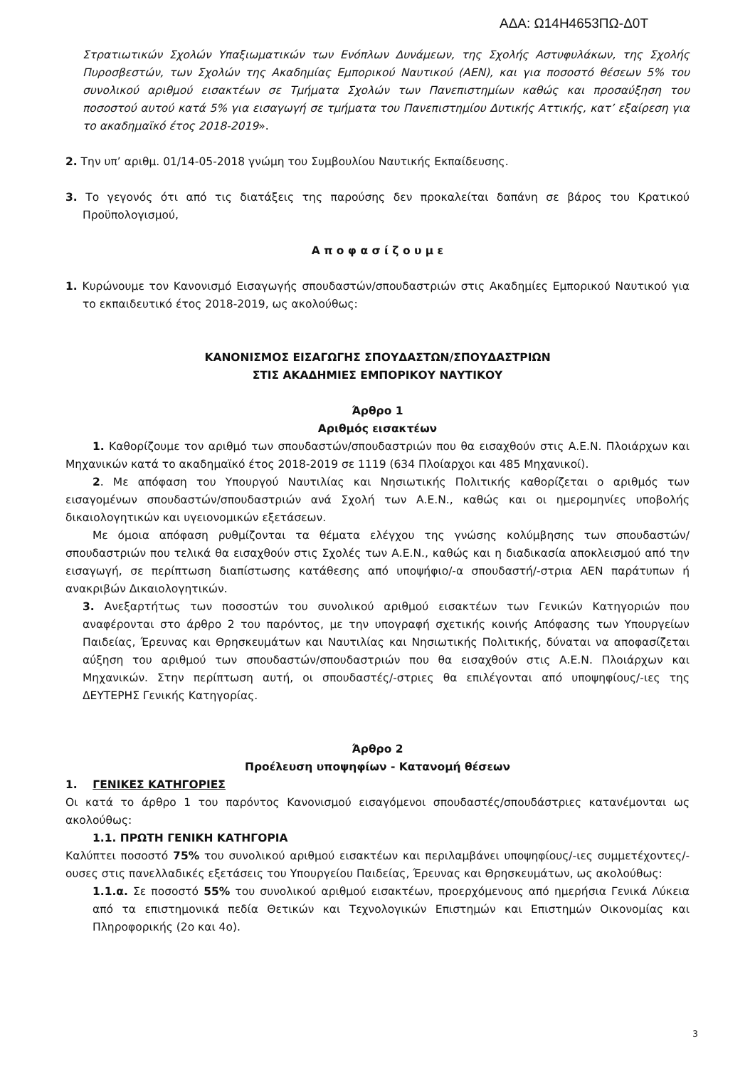ΑΔΑ: Ω14Η4653ΠΩ-Δ0Τ
Στρατιωτικών Σχολών Υπαξιωματικών των Ενόπλων Δυνάμεων, της Σχολής Αστυφυλάκων, της Σχολής Πυροσβεστών, των Σχολών της Ακαδημίας Εμπορικού Ναυτικού (ΑΕΝ), και για ποσοστό θέσεων 5% του συνολικού αριθμού εισακτέων σε Τμήματα Σχολών των Πανεπιστημίων καθώς και προσαύξηση του ποσοστού αυτού κατά 5% για εισαγωγή σε τμήματα του Πανεπιστημίου Δυτικής Αττικής, κατ’ εξαίρεση για το ακαδημαϊκό έτος 2018-2019».
2. Την υπ’ αριθμ. 01/14-05-2018 γνώμη του Συμβουλίου Ναυτικής Εκπαίδευσης.
3. Το γεγονός ότι από τις διατάξεις της παρούσης δεν προκαλείται δαπάνη σε βάρος του Κρατικού Προϋπολογισμού,
Α π ο φ α σ ί ζ ο υ μ ε
1. Κυρώνουμε τον Κανονισμό Εισαγωγής σπουδαστών/σπουδαστριών στις Ακαδημίες Εμπορικού Ναυτικού για το εκπαιδευτικό έτος 2018-2019, ως ακολούθως:
ΚΑΝΟΝΙΣΜΟΣ ΕΙΣΑΓΩΓΗΣ ΣΠΟΥΔΑΣΤΩΝ/ΣΠΟΥΔΑΣΤΡΙΩΝ
ΣΤΙΣ ΑΚΑΔΗΜΙΕΣ ΕΜΠΟΡΙΚΟΥ ΝΑΥΤΙΚΟΥ
Άρθρο 1
Αριθμός εισακτέων
1. Καθορίζουμε τον αριθμό των σπουδαστών/σπουδαστριών που θα εισαχθούν στις Α.Ε.Ν. Πλοιάρχων και Μηχανικών κατά το ακαδημαϊκό έτος 2018-2019 σε 1119 (634 Πλοίαρχοι και 485 Μηχανικοί).
2. Με απόφαση του Υπουργού Ναυτιλίας και Νησιωτικής Πολιτικής καθορίζεται ο αριθμός των εισαγομένων σπουδαστών/σπουδαστριών ανά Σχολή των Α.Ε.Ν., καθώς και οι ημερομηνίες υποβολής δικαιολογητικών και υγειονομικών εξετάσεων.
Με όμοια απόφαση ρυθμίζονται τα θέματα ελέγχου της γνώσης κολύμβησης των σπουδαστών/σπουδαστριών που τελικά θα εισαχθούν στις Σχολές των Α.Ε.Ν., καθώς και η διαδικασία αποκλεισμού από την εισαγωγή, σε περίπτωση διαπίστωσης κατάθεσης από υποψήφιο/-α σπουδαστή/-στρια ΑΕΝ παράτυπων ή ανακριβών Δικαιολογητικών.
3. Ανεξαρτήτως των ποσοστών του συνολικού αριθμού εισακτέων των Γενικών Κατηγοριών που αναφέρονται στο άρθρο 2 του παρόντος, με την υπογραφή σχετικής κοινής Απόφασης των Υπουργείων Παιδείας, Έρευνας και Θρησκευμάτων και Ναυτιλίας και Νησιωτικής Πολιτικής, δύναται να αποφασίζεται αύξηση του αριθμού των σπουδαστών/σπουδαστριών που θα εισαχθούν στις Α.Ε.Ν. Πλοιάρχων και Μηχανικών. Στην περίπτωση αυτή, οι σπουδαστές/-στριες θα επιλέγονται από υποψηφίους/-ιες της ΔΕΥΤΕΡΗΣ Γενικής Κατηγορίας.
Άρθρο 2
Προέλευση υποψηφίων - Κατανομή θέσεων
1. ΓΕΝΙΚΕΣ ΚΑΤΗΓΟΡΙΕΣ
Οι κατά το άρθρο 1 του παρόντος Κανονισμού εισαγόμενοι σπουδαστές/σπουδάστριες κατανέμονται ως ακολούθως:
1.1. ΠΡΩΤΗ ΓΕΝΙΚΗ ΚΑΤΗΓΟΡΙΑ
Καλύπτει ποσοστό 75% του συνολικού αριθμού εισακτέων και περιλαμβάνει υποψηφίους/-ιες συμμετέχοντες/-ουσες στις πανελλαδικές εξετάσεις του Υπουργείου Παιδείας, Έρευνας και Θρησκευμάτων, ως ακολούθως:
1.1.α. Σε ποσοστό 55% του συνολικού αριθμού εισακτέων, προερχόμενους από ημερήσια Γενικά Λύκεια από τα επιστημονικά πεδία Θετικών και Τεχνολογικών Επιστημών και Επιστημών Οικονομίας και Πληροφορικής (2ο και 4ο).
3